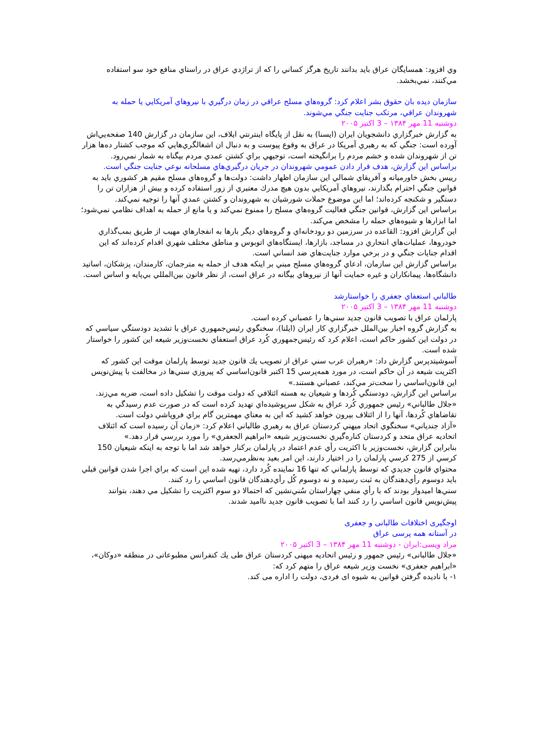وي افزود: همسايگان عراق بايد بدانند تاريخ هرگز كساني را كه از تراژدي عراق در راستاي منافع خود سو استفاده مي‌كنند، نمي‌بخشد.
سازمان ديده بان حقوق بشر اعلام كرد: گروه‌هاي مسلح عراقي در زمان درگيري با نيروهاي آمريكايي يا حمله به شهروندان عراقي، مرتكب جنايت جنگي مي‌شوند.
دوشنبه 11 مهر ۱۳۸۴ – 3 اکتبر ۲۰۰۵
به گزارش خبرگزاري دانشجويان ايران (ايسنا) به نقل از پايگاه اينترنتي ايلاف، اين سازمان در گزارش 140 صفحه‌يي‌اش آورده است: جنگي كه به رهبري آمريكا در عراق به وقوع پيوست و به دنبال ان اشغالگري‌هايي كه موجب كشتار ده‌ها هزار تن از شهروندان شده و خشم مردم را برانگيخته است، توجيهي براي كشتن عمدي مردم بيگناه به شمار نمي‌رود.
براساس اين گزارش، هدف قرار دادن عمومي شهروندان در جريان درگيري‌هاي مسلحانه نوعي جنايت جنگي است.
رييس بخش خاورميانه و آفريقاي شمالي اين سازمان اظهار داشت: دولت‌ها و گروه‌هاي مسلح مقيم هر كشوري بايد به قوانين جنگي احترام بگذارند، نيروهاي آمريكايي بدون هيچ مدرك معتبري از زور استفاده كرده و بيش از هزاران تن را دستگير و شكنجه كرده‌اند؛ اما اين موضوع حملات شورشيان به شهروندان و كشتن عمدي آنها را توجيه نمي‌كند.
براساس اين گزارش، قوانين جنگي فعاليت گروه‌هاي مسلح را ممنوع نمي‌كند و يا مانع از حمله به اهداف نظامي نمي‌شود؛ اما ابزارها و شيوه‌هاي حمله را مشخص مي‌كند.
اين گزارش افزود: القاعده در سرزمين دو رودخانه‌اي و گروه‌هاي ديگر بارها به انفجارهاي مهيب از طريق بمب‌گذاري خودروها، عمليات‌هاي انتحاري در مساجد، بازارها، ايستگاه‌هاي اتوبوس و مناطق مختلف شهري اقدام كرده‌اند كه اين اقدام جنايات جنگي و در برخي موارد جنايت‌هاي ضد انساني است.
براساس گزارش اين سازمان، ادعاي گروه‌هاي مسلح مبني بر اينكه هدف از حمله به مترجمان، كارمندان، پزشكان، اساتيد دانشگاه‌ها، پيمانكاران و غيره حمايت آنها از نيروهاي بيگانه در عراق است، از نظر قانون بين‌المللي بي‌پايه و اساس است.
طالباني استعفاي جعفري را خواستارشد
دوشنبه 11 مهر ۱۳۸۴ – 3 اکتبر ۲۰۰۵
پارلمان عراق با تصويب قانون جديد سني‌ها را عصباني كرده است.
به گزارش گروه اخبار بين‌الملل خبرگزاري كار ايران (ايلنا)، سخنگوي رئيس‌جمهوري عراق با تشديد دودستگي سياسي كه در دولت اين كشور حاكم است، اعلام كرد كه رئيس‌جمهوري كُرد عراق استعفاي نخست‌وزير شيعه اين كشور را خواستار شده است.
آسوشيتدپرس گزارش داد: «رهبران عرب سني عراق از تصويب يك قانون جديد توسط پارلمان موقت اين كشور كه اكثريت شيعه در آن حاكم است، در مورد همه‌پرسي 15 اكتبر قانون‌اساسي كه پيروزي سني‌ها در مخالفت با پيش‌نويس اين قانون‌اساسي را سخت‌تر مي‌كند، عصباني هستند.»
براساس اين گزارش، دودستگي كُردها و شيعيان به هسته ائتلافي كه دولت موقت را تشكيل داده است، ضربه مي‌زند.
«جلال طالباني» رئيس جمهوري كُرد عراق به شكل سرپوشيده‌اي تهديد كرده است كه در صورت عدم رسيدگي به تقاضاهاي كُردها، آنها را از ائتلاف بيرون خواهد كشيد كه اين به معناي مهمترين گام براي فروپاشي دولت است.
«آزاد جندياني» سخنگوي اتحاد ميهني كردستان عراق به رهبري طالباني اعلام كرد: «زمان آن رسيده است كه ائتلاف اتحاديه عراق متحد و كردستان كناره‌گيري نخست‌وزير شيعه «ابراهيم الجعفري» را مورد بررسي قرار دهد.»
بنابراين گزارش، نخست‌وزير با اكثريت رأي عدم اعتماد در پارلمان بركنار خواهد شد اما با توجه به اينكه شيعيان 150 كرسي از 275 كرسي پارلمان را در اختيار دارند، اين امر بعيد به‌نظرمي‌رسد.
محتواي قانون جديدي كه توسط پارلماني كه تنها 16 نماينده كُرد دارد، تهيه شده اين است كه براي اجرا شدن قوانين قبلي بايد دوسوم رأي‌دهندگان به ثبت رسيده و نه دوسوم كُل رأي‌دهندگان قانون اساسي را رد كنند.
سني‌ها اميدوار بودند كه با رأي منفي چهاراستان سُني‌نشين كه احتمالا دو سوم اكثريت را تشكيل مي دهند، بتوانند پيش‌نويس قانون اساسي را رد كنند اما با تصويب قانون جديد نااميد شدند.
اوجگیری اختلافات طالبانی و جعفری
در آستانه همه پرسی عراق
مراد ویسی:ایران - دوشنبه 11 مهر ۱۳۸۴ – 3 اکتبر ۲۰۰۵
«جلال طالبانی» رئیس جمهور و رئیس اتحادیه میهنی کردستان عراق طی يك کنفرانس مطبوعاتی در منطقه «دوکان»، «ابراهیم جعفری» نخست وزیر شیعه عراق را متهم کرد که:
۱- با نادیده گرفتن قوانین به شیوه ای فردی، دولت را اداره می کند.